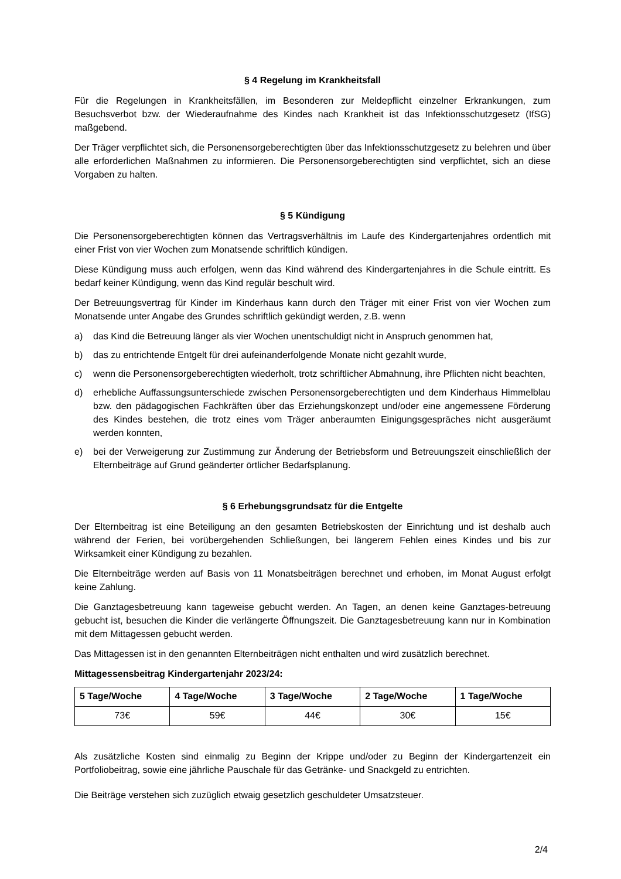§ 4 Regelung im Krankheitsfall
Für die Regelungen in Krankheitsfällen, im Besonderen zur Meldepflicht einzelner Erkrankungen, zum Besuchsverbot bzw. der Wiederaufnahme des Kindes nach Krankheit ist das Infektionsschutzgesetz (IfSG) maßgebend.
Der Träger verpflichtet sich, die Personensorgeberechtigten über das Infektionsschutzgesetz zu belehren und über alle erforderlichen Maßnahmen zu informieren. Die Personensorgeberechtigten sind verpflichtet, sich an diese Vorgaben zu halten.
§ 5 Kündigung
Die Personensorgeberechtigten können das Vertragsverhältnis im Laufe des Kindergartenjahres ordentlich mit einer Frist von vier Wochen zum Monatsende schriftlich kündigen.
Diese Kündigung muss auch erfolgen, wenn das Kind während des Kindergartenjahres in die Schule eintritt. Es bedarf keiner Kündigung, wenn das Kind regulär beschult wird.
Der Betreuungsvertrag für Kinder im Kinderhaus kann durch den Träger mit einer Frist von vier Wochen zum Monatsende unter Angabe des Grundes schriftlich gekündigt werden, z.B. wenn
a) das Kind die Betreuung länger als vier Wochen unentschuldigt nicht in Anspruch genommen hat,
b) das zu entrichtende Entgelt für drei aufeinanderfolgende Monate nicht gezahlt wurde,
c) wenn die Personensorgeberechtigten wiederholt, trotz schriftlicher Abmahnung, ihre Pflichten nicht beachten,
d) erhebliche Auffassungsunterschiede zwischen Personensorgeberechtigten und dem Kinderhaus Himmelblau bzw. den pädagogischen Fachkräften über das Erziehungskonzept und/oder eine angemessene Förderung des Kindes bestehen, die trotz eines vom Träger anberaumten Einigungsgespräches nicht ausgeräumt werden konnten,
e) bei der Verweigerung zur Zustimmung zur Änderung der Betriebsform und Betreuungszeit einschließlich der Elternbeiträge auf Grund geänderter örtlicher Bedarfsplanung.
§ 6 Erhebungsgrundsatz für die Entgelte
Der Elternbeitrag ist eine Beteiligung an den gesamten Betriebskosten der Einrichtung und ist deshalb auch während der Ferien, bei vorübergehenden Schließungen, bei längerem Fehlen eines Kindes und bis zur Wirksamkeit einer Kündigung zu bezahlen.
Die Elternbeiträge werden auf Basis von 11 Monatsbeiträgen berechnet und erhoben, im Monat August erfolgt keine Zahlung.
Die Ganztagesbetreuung kann tageweise gebucht werden. An Tagen, an denen keine Ganztages-betreuung gebucht ist, besuchen die Kinder die verlängerte Öffnungszeit. Die Ganztagesbetreuung kann nur in Kombination mit dem Mittagessen gebucht werden.
Das Mittagessen ist in den genannten Elternbeiträgen nicht enthalten und wird zusätzlich berechnet.
Mittagessensbeitrag Kindergartenjahr 2023/24:
| 5 Tage/Woche | 4 Tage/Woche | 3 Tage/Woche | 2 Tage/Woche | 1 Tage/Woche |
| --- | --- | --- | --- | --- |
| 73€ | 59€ | 44€ | 30€ | 15€ |
Als zusätzliche Kosten sind einmalig zu Beginn der Krippe und/oder zu Beginn der Kindergartenzeit ein Portfoliobeitrag, sowie eine jährliche Pauschale für das Getränke- und Snackgeld zu entrichten.
Die Beiträge verstehen sich zuzüglich etwaig gesetzlich geschuldeter Umsatzsteuer.
2/4